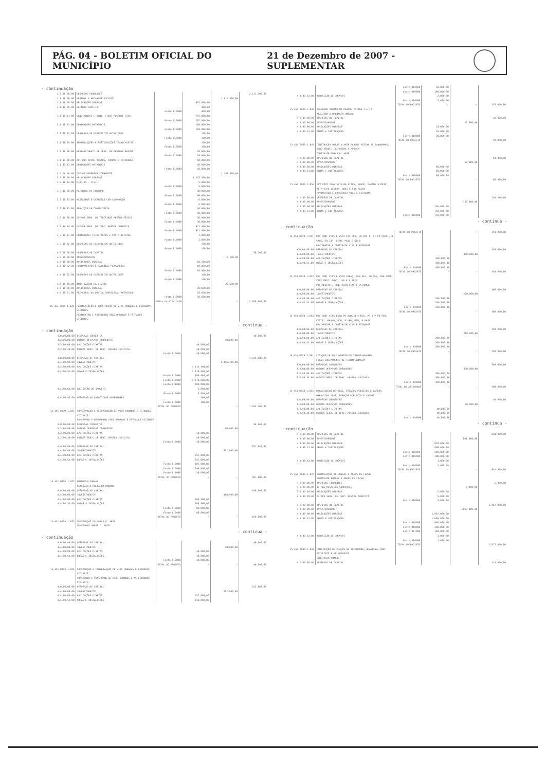PÁG. 04 - BOLETIM OFICIAL DO MUNICÍPIO 21 de Dezembro de 2007 - SUPLEMENTAR
- continuação
| 3.0.00.00.00 | DESPESAS CORRENTES | | | | 2.171.100,00 |
| 3.1.00.00.00 | PESSOAL E ENCARGOS SOCIAIS | | | 1.017.600,00 | |
| 3.1.90.00.00 | APLICAÇÕES DIRETAS | | 967.600,00 | | |
| 3.1.90.09.00 | SALÁRIO FAMÍLIA | | 400,00 | | |
| | | Fonte 010000 | 400,00 | | |
| 3.1.90.11.00 | VENCIMENTOS E VANT. FIXAS PESSOAL CIVIL | | 787.000,00 | | |
| | | Fonte 010000 | 787.000,00 | | |
| 3.1.90.13.00 | OBRIGAÇÕES PATRONAIS | | 160.000,00 | | |
| | | Fonte 010000 | 160.000,00 | | |
| 3.1.90.92.00 | DESPESAS DE EXERCÍCIOS ANTERIORES | | 100,00 | | |
| | | Fonte 010000 | 100,00 | | |
| 3.1.90.94.00 | INDENIZAÇÕES E RESTITUIÇÕES TRABALHISTAS | | 100,00 | | |
| | | Fonte 010000 | 100,00 | | |
| 3.1.90.96.00 | RESSARCIMENTO DE DESP. DE PESSOAL REQUIS | | 20.000,00 | | |
| | | Fonte 010000 | 20.000,00 | | |
| 3.1.91.00.00 | APL DIR OPER. ÓRGÃOS, FUNDOS E ENTIDADES | | 50.000,00 | | |
| 3.1.91.13.00 | OBRIGAÇÕES PATRONAIS | | 50.000,00 | | |
| | | Fonte 010000 | 50.000,00 | | |
| 3.3.00.00.00 | OUTRAS DESPESAS CORRENTES | | | 1.153.500,00 | |
| 3.3.90.00.00 | APLICAÇÕES DIRETAS | | 1.153.500,00 | | |
| 3.3.90.14.00 | DIÁRIAS - CIVIL | | 5.000,00 | | |
| | | Fonte 010000 | 5.000,00 | | |
| 3.3.90.30.00 | MATERIAL DE CONSUMO | | 90.000,00 | | |
| | | Fonte 010000 | 90.000,00 | | |
| 3.3.90.33.00 | PASSAGENS E DESPESAS COM LOCOMOÇÃO | | 6.000,00 | | |
| | | Fonte 010000 | 6.000,00 | | |
| 3.3.90.35.00 | SERVIÇOS DE CONSULTORIA | | 50.000,00 | | |
| | | Fonte 010000 | 50.000,00 | | |
| 3.3.90.36.00 | OUTROS SERV. DE TERCEIROS PESSOA FÍSICA | | 30.000,00 | | |
| | | Fonte 010000 | 30.000,00 | | |
| 3.3.90.39.00 | OUTROS SERV. DE TERC. PESSOA JURÍDICA | | 971.400,00 | | |
| | | Fonte 010000 | 971.400,00 | | |
| 3.3.90.47.00 | OBRIGAÇÕES TRIBUTÁRIAS E CONTRIBUTIVAS | | 1.000,00 | | |
| | | Fonte 010000 | 1.000,00 | | |
| 3.3.90.92.00 | DESPESAS DE EXERCÍCIOS ANTERIORES | | 100,00 | | |
| | | Fonte 010000 | 100,00 | | |
| 4.0.00.00.00 | DESPESAS DE CAPITAL | | | | 38.700,00 |
| 4.4.00.00.00 | INVESTIMENTOS | | | 10.100,00 | |
| 4.4.90.00.00 | APLICAÇÕES DIRETAS | | 10.100,00 | | |
| 4.4.90.52.00 | EQUIPAMENTOS E MATERIAL PERMANENTE | | 10.000,00 | | |
| | | Fonte 010000 | 10.000,00 | | |
| 4.4.90.92.00 | DESPESAS DE EXERCÍCIOS ANTERIORES | | 100,00 | | |
| | | Fonte 010000 | 100,00 | | |
| 4.6.00.00.00 | AMORTIZAÇÃO DA DÍVIDA | | | 28.600,00 | |
| 4.6.90.00.00 | APLICAÇÕES DIRETAS | | 28.600,00 | | |
| 4.6.90.71.00 | PRINCIPAL DA DÍVIDA CONTRATUAL RESGATADO | | 28.600,00 | | |
| | | Fonte 010000 | 28.600,00 | | |
| | | TOTAL DA ATIVIDADE | - | - | 2.209.600,00 |
| 15 451 0039 1.020 | PAVIMENTAÇÃO E CONSTRUÇÃO DE VIAS URBANAS E ESTRADAS VICINAIS PAVIMENTAR E CONSTRUIR VIAS URBANAS E ESTRADAS VICINAIS | | | | |
- continua -
- continuação
| 3.0.00.00.00 | DESPESAS CORRENTES | | | | 40.000,00 |
| 3.3.00.00.00 | OUTRAS DESPESAS CORRENTES | | | 40.000,00 | |
| 3.3.90.00.00 | APLICAÇÕES DIRETAS | | 40.000,00 | | |
| 3.3.90.39.00 | OUTROS SERV. DE TERC. PESSOA JURÍDICA | | 40.000,00 | | |
| | | Fonte 010000 | 40.000,00 | | |
| 4.0.00.00.00 | DESPESAS DE CAPITAL | | | | 1.415.100,00 |
| 4.4.00.00.00 | INVESTIMENTOS | | | 1.415.100,00 | |
| 4.4.90.00.00 | APLICAÇÕES DIRETAS | | 1.415.100,00 | | |
| 4.4.90.51.00 | OBRAS E INSTALAÇÕES | | 1.410.000,00 | | |
| | | Fonte 010000 | 200.000,00 | | |
| | | Fonte 010900 | 1.110.000,00 | | |
| | | Fonte 011000 | 100.000,00 | | |
| 4.4.90.61.00 | AQUISIÇÃO DE IMÓVEIS | | 5.000,00 | | |
| | | Fonte 010000 | 5.000,00 | | |
| 4.4.90.92.00 | DESPESAS DE EXERCÍCIOS ANTERIORES | | 100,00 | | |
| | | Fonte 010000 | 100,00 | | |
| | | TOTAL DO PROJETO | - | - | 1.455.100,00 |
| 15 451 0039 1.021 | CONSERVAÇÃO E RECUPERAÇÃO DE VIAS URBANAS E ESTRADAS VICINAIS CONSERVAR E RECUPERAR VIAS URBANAS E ESTRADAS VICINAIS | | | | |
| 3.0.00.00.00 | DESPESAS CORRENTES | | | | 50.000,00 |
| 3.3.00.00.00 | OUTRAS DESPESAS CORRENTES | | | 50.000,00 | |
| 3.3.90.00.00 | APLICAÇÕES DIRETAS | | 50.000,00 | | |
| 3.3.90.39.00 | OUTROS SERV. DE TERC. PESSOA JURÍDICA | | 50.000,00 | | |
| | | Fonte 010000 | 50.000,00 | | |
| 4.0.00.00.00 | DESPESAS DE CAPITAL | | | | 357.000,00 |
| 4.4.00.00.00 | INVESTIMENTOS | | | 357.000,00 | |
| 4.4.90.00.00 | APLICAÇÕES DIRETAS | | 357.000,00 | | |
| 4.4.90.51.00 | OBRAS E INSTALAÇÕES | | 357.000,00 | | |
| | | Fonte 010000 | 107.000,00 | | |
| | | Fonte 010900 | 200.000,00 | | |
| | | Fonte 011000 | 50.000,00 | | |
| | | TOTAL DO PROJETO | - | - | 407.000,00 |
| 15 451 0039 1.022 | DRENAGEM URBANA REALIZAR A DRENAGEM URBANA | | | | |
| 4.0.00.00.00 | DESPESAS DE CAPITAL | | | | 160.900,00 |
| 4.4.00.00.00 | INVESTIMENTOS | | | 160.900,00 | |
| 4.4.90.00.00 | APLICAÇÕES DIRETAS | | 160.900,00 | | |
| 4.4.90.51.00 | OBRAS E INSTALAÇÕES | | 160.900,00 | | |
| | | Fonte 010000 | 80.900,00 | | |
| | | Fonte 010900 | 80.000,00 | | |
| | | TOTAL DO PROJETO | - | - | 160.900,00 |
| 15 451 0039 1.023 | CONSTRUÇÃO DE OBRAS D' ARTE CONSTRUIR OBRAS D' ARTE | | | | |
- continua -
- continuação
| 4.0.00.00.00 | DESPESAS DE CAPITAL | | | | 40.000,00 |
| 4.4.00.00.00 | INVESTIMENTOS | | | 40.000,00 | |
| 4.4.90.00.00 | APLICAÇÕES DIRETAS | | 40.000,00 | | |
| 4.4.90.51.00 | OBRAS E INSTALAÇÕES | | 40.000,00 | | |
| | | Fonte 010000 | 40.000,00 | | |
| | | TOTAL DO PROJETO | - | - | 40.000,00 |
| 15 451 0039 1.024 | CONSTRUÇÃO E CONSERVAÇÃO DE VIAS URBANAS E ESTRADAS VICINAIS CONSTRUIR E CONSERVAR AS VIAS URBANAS E AS ESTRADAS VICINAIS | | | | |
| 4.0.00.00.00 | DESPESAS DE CAPITAL | | | | 152.000,00 |
| 4.4.00.00.00 | INVESTIMENTOS | | | 152.000,00 | |
| 4.4.90.00.00 | APLICAÇÕES DIRETAS | | 152.000,00 | | |
| 4.4.90.51.00 | OBRAS E INSTALAÇÕES | | 150.000,00 | | |
| | | Fonte 010000 | 50.000,00 | | |
| | | Fonte 010900 | 100.000,00 | | |
| 4.4.90.61.00 | AQUISIÇÃO DE IMÓVEIS | | 2.000,00 | | |
| | | Fonte 010000 | 2.000,00 | | |
| | | TOTAL DO PROJETO | - | - | 152.000,00 |
| 15 451 0039 1.046 | DRENAGEM URBANA NO PARQUE POTIRA I E II REALIZAR A DRENAGEM URBANA | | | | |
| 4.0.00.00.00 | DESPESAS DE CAPITAL | | | | 20.000,00 |
| 4.4.00.00.00 | INVESTIMENTOS | | | 20.000,00 | |
| 4.4.90.00.00 | APLICAÇÕES DIRETAS | | 20.000,00 | | |
| 4.4.90.51.00 | OBRAS E INSTALAÇÕES | | 20.000,00 | | |
| | | Fonte 010000 | 20.000,00 | | |
| | | TOTAL DO PROJETO | - | - | 20.000,00 |
| 15 451 0039 1.047 | CONSTRUÇÃO OBRAS D'ARTE PARQUE POTIRA II JABANDRAS, OURO VERDE, CACHOEIRA E MOQUEM CONSTRUIR OBRAS D' ARTE | | | | |
| 4.0.00.00.00 | DESPESAS DE CAPITAL | | | | 60.000,00 |
| 4.4.00.00.00 | INVESTIMENTOS | | | 60.000,00 | |
| 4.4.90.00.00 | APLICAÇÕES DIRETAS | | 60.000,00 | | |
| 4.4.90.51.00 | OBRAS E INSTALAÇÕES | | 60.000,00 | | |
| | | Fonte 010000 | 60.000,00 | | |
| | | TOTAL DO PROJETO | - | - | 60.000,00 |
| 15 451 0039 1.050 | PAV CONT VIAS ESTR NA PITON, PARUC, MAIORE N METR, METR V.PQ LEBLON, ARAT E CON PALMI PAVIMENTAR E CONSTRUIR VIAS E ESTRADAS | | | | |
| 4.0.00.00.00 | DESPESAS DE CAPITAL | | | | 750.000,00 |
| 4.4.00.00.00 | INVESTIMENTOS | | | 750.000,00 | |
| 4.4.90.00.00 | APLICAÇÕES DIRETAS | | 750.000,00 | | |
| 4.4.90.51.00 | OBRAS E INSTALAÇÕES | | 750.000,00 | | |
| | | Fonte 010000 | 750.000,00 | | |
- continua -
- continuação
| | | TOTAL DO PROJETO | - | - | 750.000,00 |
| 15 451 0039 1.051 | PAV CONT VIAS E ESTR SÍT NOV, PQ SOL I, II PQ POTII, N SRAS, GR JUR, CIPO, PAJU E GELB PAVIMENTAR E CONSTRUIR VIAS E ESTRADAS | | | | |
| 4.0.00.00.00 | DESPESAS DE CAPITAL | | | | 450.000,00 |
| 4.4.00.00.00 | INVESTIMENTOS | | | 450.000,00 | |
| 4.4.90.00.00 | APLICAÇÕES DIRETAS | | 450.000,00 | | |
| 4.4.90.51.00 | OBRAS E INSTALAÇÕES | | 450.000,00 | | |
| | | Fonte 010000 | 450.000,00 | | |
| | | TOTAL DO PROJETO | - | - | 450.000,00 |
| 15 451 0039 1.052 | PAV CONT VIAS E ESTR CABAÇ, SER PAJ, PQ GER, SEE GUAD, VARZ MEIO, PORT, JUÁ E N PRIN PAVIMENTAR E CONSTRUIR VIAS E ESTRADAS | | | | |
| 4.0.00.00.00 | DESPESAS DE CAPITAL | | | | 100.000,00 |
| 4.4.00.00.00 | INVESTIMENTOS | | | 100.000,00 | |
| 4.4.90.00.00 | APLICAÇÕES DIRETAS | | 100.000,00 | | |
| 4.4.90.51.00 | OBRAS E INSTALAÇÕES | | 100.000,00 | | |
| | | Fonte 010900 | 100.000,00 | | |
| | | TOTAL DO PROJETO | - | - | 100.000,00 |
| 15 451 0039 1.053 | PAV CONT VIAS ESTR PQ ALB, N S MIG, PQ B V PQ POT, COITE, JARAND, NOQ, F VER, MIR, N PAUS PAVIMENTAR E CONSTRUIR VIAS E ESTRADAS | | | | |
| 4.0.00.00.00 | DESPESAS DE CAPITAL | | | | 290.000,00 |
| 4.4.00.00.00 | INVESTIMENTOS | | | 290.000,00 | |
| 4.4.90.00.00 | APLICAÇÕES DIRETAS | | 290.000,00 | | |
| 4.4.90.51.00 | OBRAS E INSTALAÇÕES | | 290.000,00 | | |
| | | Fonte 010900 | 290.000,00 | | |
| | | TOTAL DO PROJETO | - | - | 290.000,00 |
| 15 451 0039 2.081 | LOCAÇÃO DE EQUIPAMENTO DE TERRAPLENAGEM LOCAR EQUIPAMENTO DE TERRAPLENAGEM | | | | |
| 3.0.00.00.00 | DESPESAS CORRENTES | | | | 300.000,00 |
| 3.3.00.00.00 | OUTRAS DESPESAS CORRENTES | | | 300.000,00 | |
| 3.3.90.00.00 | APLICAÇÕES DIRETAS | | 300.000,00 | | |
| 3.3.90.39.00 | OUTROS SERV. DE TERC. PESSOA JURÍDICA | | 300.000,00 | | |
| | | Fonte 010000 | 300.000,00 | | |
| | | TOTAL DA ATIVIDADE | - | - | 300.000,00 |
| 15 451 0040 1.025 | URBANIZAÇÃO DE VIAS, ESPAÇOS PÚBLICOS E LAGOAS URBANIZAR VIAS, ESPAÇOS PÚBLICOS E LAGOAS | | | | |
| 3.0.00.00.00 | DESPESAS CORRENTES | | | | 40.000,00 |
| 3.3.00.00.00 | OUTRAS DESPESAS CORRENTES | | | 40.000,00 | |
| 3.3.90.00.00 | APLICAÇÕES DIRETAS | | 40.000,00 | | |
| 3.3.90.39.00 | OUTROS SERV. DE TERC. PESSOA JURÍDICA | | 40.000,00 | | |
| | | Fonte 010000 | 40.000,00 | | |
- continua -
- continuação
| 4.0.00.00.00 | DESPESAS DE CAPITAL | | | | 801.000,00 |
| 4.4.00.00.00 | INVESTIMENTOS | | | 801.000,00 | |
| 4.4.90.00.00 | APLICAÇÕES DIRETAS | | 801.000,00 | | |
| 4.4.90.51.00 | OBRAS E INSTALAÇÕES | | 800.000,00 | | |
| | | Fonte 010000 | 500.000,00 | | |
| | | Fonte 010900 | 300.000,00 | | |
| 4.4.90.61.00 | AQUISIÇÃO DE IMÓVEIS | | 1.000,00 | | |
| | | Fonte 010000 | 1.000,00 | | |
| | | TOTAL DO PROJETO | - | - | 841.000,00 |
| 15 451 0040 1.026 | URBANIZAÇÃO DE PRAÇAS E ÁREAS DE LAZER URBANIZAR PRAÇAS E ÁREAS DE LAZER | | | | |
| 3.0.00.00.00 | DESPESAS CORRENTES | | | | 5.000,00 |
| 3.3.00.00.00 | OUTRAS DESPESAS CORRENTES | | | 5.000,00 | |
| 3.3.90.00.00 | APLICAÇÕES DIRETAS | | 5.000,00 | | |
| 3.3.90.39.00 | OUTROS SERV. DE TERC. PESSOA JURÍDICA | | 5.000,00 | | |
| | | Fonte 010000 | 5.000,00 | | |
| 4.0.00.00.00 | DESPESAS DE CAPITAL | | | | 1.067.000,00 |
| 4.4.00.00.00 | INVESTIMENTOS | | | 1.067.000,00 | |
| 4.4.90.00.00 | APLICAÇÕES DIRETAS | | 1.067.000,00 | | |
| 4.4.90.51.00 | OBRAS E INSTALAÇÕES | | 1.066.000,00 | | |
| | | Fonte 010000 | 666.000,00 | | |
| | | Fonte 010900 | 300.000,00 | | |
| | | Fonte 011000 | 100.000,00 | | |
| 4.4.90.61.00 | AQUISIÇÃO DE IMÓVEIS | | 1.000,00 | | |
| | | Fonte 010000 | 1.000,00 | | |
| | | TOTAL DO PROJETO | | | 1.072.000,00 |
| 15 451 0040 1.044 | CONSTRUÇÃO DE PRAÇAS NA TUCUNDUBA, BRASÍLIA, BOM PRINCÍPIO E PE ROMUALDO CONSTRUIR PRAÇAS | | | | |
| 4.0.00.00.00 | DESPESAS DE CAPITAL | | | | 110.000,00 |